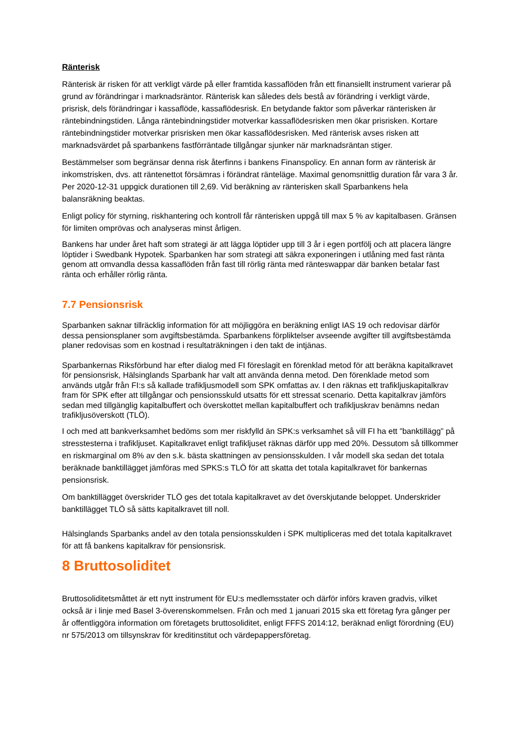Ränterisk
Ränterisk är risken för att verkligt värde på eller framtida kassaflöden från ett finansiellt instrument varierar på grund av förändringar i marknadsräntor. Ränterisk kan således dels bestå av förändring i verkligt värde, prisrisk, dels förändringar i kassaflöde, kassaflödesrisk. En betydande faktor som påverkar ränterisken är räntebindningstiden. Långa räntebindningstider motverkar kassaflödesrisken men ökar prisrisken. Kortare räntebindningstider motverkar prisrisken men ökar kassaflödesrisken. Med ränterisk avses risken att marknadsvärdet på sparbankens fastförräntade tillgångar sjunker när marknadsräntan stiger.
Bestämmelser som begränsar denna risk återfinns i bankens Finanspolicy. En annan form av ränterisk är inkomstrisken, dvs. att räntenettot försämras i förändrat ränteläge. Maximal genomsnittlig duration får vara 3 år. Per 2020-12-31 uppgick durationen till 2,69. Vid beräkning av ränterisken skall Sparbankens hela balansräkning beaktas.
Enligt policy för styrning, riskhantering och kontroll får ränterisken uppgå till max 5 % av kapitalbasen. Gränsen för limiten omprövas och analyseras minst årligen.
Bankens har under året haft som strategi är att lägga löptider upp till 3 år i egen portfölj och att placera längre löptider i Swedbank Hypotek. Sparbanken har som strategi att säkra exponeringen i utlåning med fast ränta genom att omvandla dessa kassaflöden från fast till rörlig ränta med ränteswappar där banken betalar fast ränta och erhåller rörlig ränta.
7.7 Pensionsrisk
Sparbanken saknar tillräcklig information för att möjliggöra en beräkning enligt IAS 19 och redovisar därför dessa pensionsplaner som avgiftsbestämda. Sparbankens förpliktelser avseende avgifter till avgiftsbestämda planer redovisas som en kostnad i resultaträkningen i den takt de intjänas.
Sparbankernas Riksförbund har efter dialog med FI föreslagit en förenklad metod för att beräkna kapitalkravet för pensionsrisk, Hälsinglands Sparbank har valt att använda denna metod. Den förenklade metod som används utgår från FI:s så kallade trafikljusmodell som SPK omfattas av. I den räknas ett trafikljuskapitalkrav fram för SPK efter att tillgångar och pensionsskuld utsatts för ett stressat scenario. Detta kapitalkrav jämförs sedan med tillgänglig kapitalbuffert och överskottet mellan kapitalbuffert och trafikljuskrav benämns nedan trafikljusöverskott (TLÖ).
I och med att bankverksamhet bedöms som mer riskfylld än SPK:s verksamhet så vill FI ha ett ”banktillägg” på stresstesterna i trafikljuset. Kapitalkravet enligt trafikljuset räknas därför upp med 20%. Dessutom så tillkommer en riskmarginal om 8% av den s.k. bästa skattningen av pensionsskulden. I vår modell ska sedan det totala beräknade banktillägget jämföras med SPKS:s TLÖ för att skatta det totala kapitalkravet för bankernas pensionsrisk.
Om banktillägget överskrider TLÖ ges det totala kapitalkravet av det överskjutande beloppet. Underskrider banktillägget TLÖ så sätts kapitalkravet till noll.
Hälsinglands Sparbanks andel av den totala pensionsskulden i SPK multipliceras med det totala kapitalkravet för att få bankens kapitalkrav för pensionsrisk.
8 Bruttosoliditet
Bruttosoliditetsmåttet är ett nytt instrument för EU:s medlemsstater och därför införs kraven gradvis, vilket också är i linje med Basel 3-överenskommelsen. Från och med 1 januari 2015 ska ett företag fyra gånger per år offentliggöra information om företagets bruttosoliditet, enligt FFFS 2014:12, beräknad enligt förordning (EU) nr 575/2013 om tillsynskrav för kreditinstitut och värdepappersföretag.